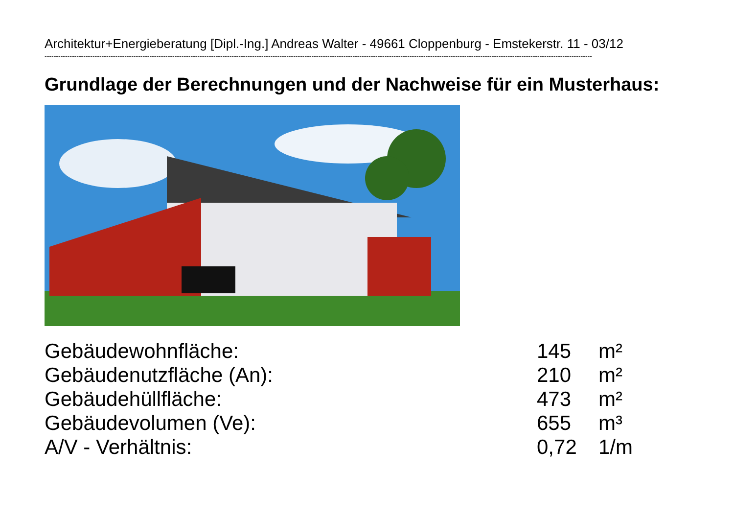Architektur+Energieberatung [Dipl.-Ing.] Andreas Walter - 49661 Cloppenburg - Emstekerstr. 11 - 03/12
------------------------------------------------------------------------------------------------------------------------------------------------------------------------------------------------------------------------------------------------
Grundlage der Berechnungen und der Nachweise für ein Musterhaus:
| Gebäudewohnfläche: | 145 | m² |
| Gebäudenutzfläche (An): | 210 | m² |
| Gebäudehüllfläche: | 473 | m² |
| Gebäudevolumen (Ve): | 655 | m³ |
| A/V - Verhältnis: | 0,72 | 1/m |